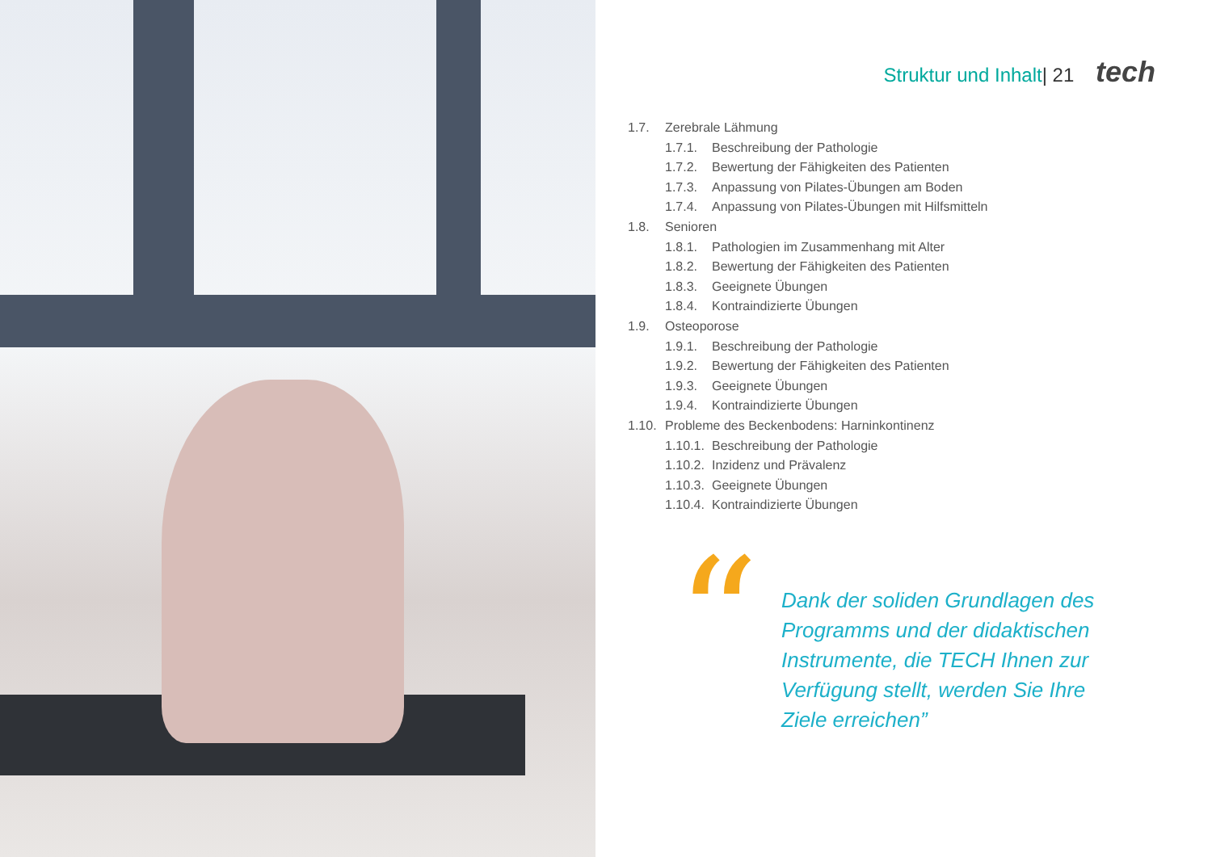Struktur und Inhalt| 21 tech
1.7. Zerebrale Lähmung
1.7.1. Beschreibung der Pathologie
1.7.2. Bewertung der Fähigkeiten des Patienten
1.7.3. Anpassung von Pilates-Übungen am Boden
1.7.4. Anpassung von Pilates-Übungen mit Hilfsmitteln
1.8. Senioren
1.8.1. Pathologien im Zusammenhang mit Alter
1.8.2. Bewertung der Fähigkeiten des Patienten
1.8.3. Geeignete Übungen
1.8.4. Kontraindizierte Übungen
1.9. Osteoporose
1.9.1. Beschreibung der Pathologie
1.9.2. Bewertung der Fähigkeiten des Patienten
1.9.3. Geeignete Übungen
1.9.4. Kontraindizierte Übungen
1.10. Probleme des Beckenbodens: Harninkontinenz
1.10.1. Beschreibung der Pathologie
1.10.2. Inzidenz und Prävalenz
1.10.3. Geeignete Übungen
1.10.4. Kontraindizierte Übungen
“
Dank der soliden Grundlagen des Programms und der didaktischen Instrumente, die TECH Ihnen zur Verfügung stellt, werden Sie Ihre Ziele erreichen”